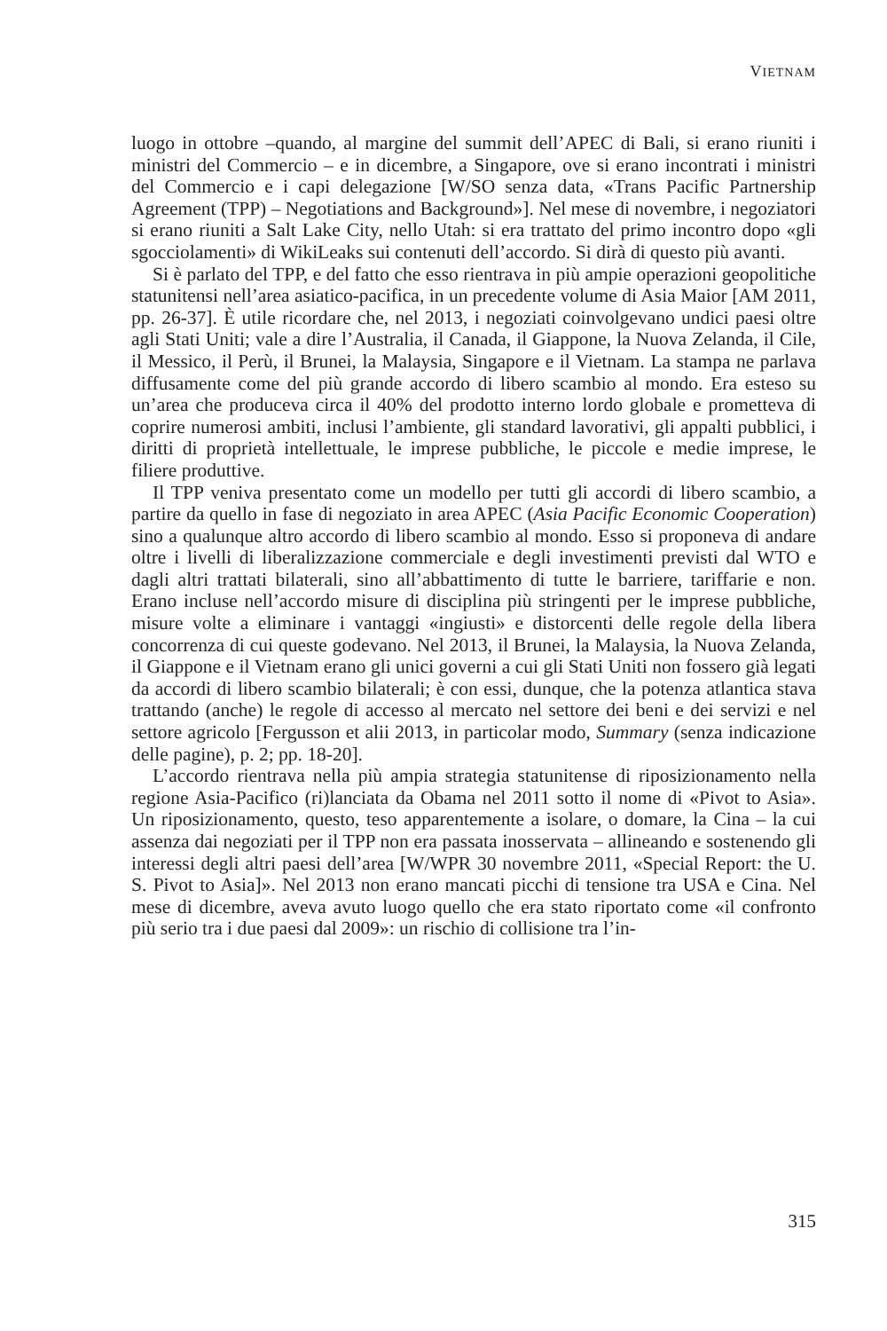VIETNAM
luogo in ottobre –quando, al margine del summit dell’APEC di Bali, si erano riuniti i ministri del Commercio – e in dicembre, a Singapore, ove si erano incontrati i ministri del Commercio e i capi delegazione [W/SO senza data, «Trans Pacific Partnership Agreement (TPP) – Negotiations and Background»]. Nel mese di novembre, i negoziatori si erano riuniti a Salt Lake City, nello Utah: si era trattato del primo incontro dopo «gli sgocciolamenti» di WikiLeaks sui contenuti dell’accordo. Si dirà di questo più avanti.
Si è parlato del TPP, e del fatto che esso rientrava in più ampie operazioni geopolitiche statunitensi nell’area asiatico-pacifica, in un precedente volume di Asia Maior [AM 2011, pp. 26-37]. È utile ricordare che, nel 2013, i negoziati coinvolgevano undici paesi oltre agli Stati Uniti; vale a dire l’Australia, il Canada, il Giappone, la Nuova Zelanda, il Cile, il Messico, il Perù, il Brunei, la Malaysia, Singapore e il Vietnam. La stampa ne parlava diffusamente come del più grande accordo di libero scambio al mondo. Era esteso su un’area che produceva circa il 40% del prodotto interno lordo globale e prometteva di coprire numerosi ambiti, inclusi l’ambiente, gli standard lavorativi, gli appalti pubblici, i diritti di proprietà intellettuale, le imprese pubbliche, le piccole e medie imprese, le filiere produttive.
Il TPP veniva presentato come un modello per tutti gli accordi di libero scambio, a partire da quello in fase di negoziato in area APEC (Asia Pacific Economic Cooperation) sino a qualunque altro accordo di libero scambio al mondo. Esso si proponeva di andare oltre i livelli di liberalizzazione commerciale e degli investimenti previsti dal WTO e dagli altri trattati bilaterali, sino all’abbattimento di tutte le barriere, tariffarie e non. Erano incluse nell’accordo misure di disciplina più stringenti per le imprese pubbliche, misure volte a eliminare i vantaggi «ingiusti» e distorcenti delle regole della libera concorrenza di cui queste godevano. Nel 2013, il Brunei, la Malaysia, la Nuova Zelanda, il Giappone e il Vietnam erano gli unici governi a cui gli Stati Uniti non fossero già legati da accordi di libero scambio bilaterali; è con essi, dunque, che la potenza atlantica stava trattando (anche) le regole di accesso al mercato nel settore dei beni e dei servizi e nel settore agricolo [Fergusson et alii 2013, in particolar modo, Summary (senza indicazione delle pagine), p. 2; pp. 18-20].
L’accordo rientrava nella più ampia strategia statunitense di riposizionamento nella regione Asia-Pacifico (ri)lanciata da Obama nel 2011 sotto il nome di «Pivot to Asia». Un riposizionamento, questo, teso apparentemente a isolare, o domare, la Cina – la cui assenza dai negoziati per il TPP non era passata inosservata – allineando e sostenendo gli interessi degli altri paesi dell’area [W/WPR 30 novembre 2011, «Special Report: the U. S. Pivot to Asia]». Nel 2013 non erano mancati picchi di tensione tra USA e Cina. Nel mese di dicembre, aveva avuto luogo quello che era stato riportato come «il confronto più serio tra i due paesi dal 2009»: un rischio di collisione tra l’in-
315